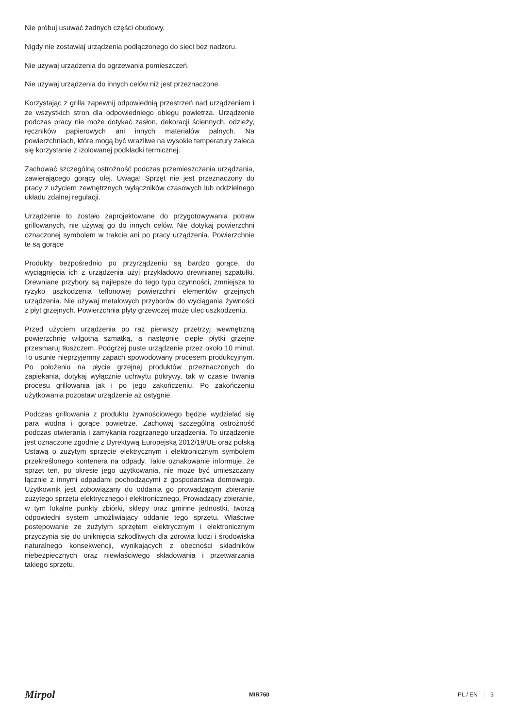Nie próbuj usuwać żadnych części obudowy.
Nigdy nie zostawiaj urządzenia podłączonego do sieci bez nadzoru.
Nie używaj urządzenia do ogrzewania pomieszczeń.
Nie używaj urządzenia do innych celów niż jest przeznaczone.
Korzystając z grilla zapewnij odpowiednią przestrzeń nad urządzeniem i ze wszystkich stron dla odpowiedniego obiegu powietrza. Urządzenie podczas pracy nie może dotykać zasłon, dekoracji ściennych, odzieży, ręczników papierowych ani innych materiałów palnych. Na powierzchniach, które mogą być wrażliwe na wysokie temperatury zaleca się korzystanie z izolowanej podkładki termicznej.
Zachować szczególną ostrożność podczas przemieszczania urządzania, zawierającego gorący olej. Uwaga! Sprzęt nie jest przeznaczony do pracy z użyciem zewnętrznych wyłączników czasowych lub oddzielnego układu zdalnej regulacji.
Urządzenie to zostało zaprojektowane do przygotowywania potraw grillowanych, nie używaj go do innych celów. Nie dotykaj powierzchni oznaczonej symbolem w trakcie ani po pracy urządzenia. Powierzchnie te są gorące
Produkty bezpośrednio po przyrządzeniu są bardzo gorące, do wyciągnięcia ich z urządzenia użyj przykładowo drewnianej szpatułki. Drewniane przybory są najlepsze do tego typu czynności, zmniejsza to ryzyko uszkodzenia teflonowej powierzchni elementów grzejnych urządzenia. Nie używaj metalowych przyborów do wyciągania żywności z płyt grzejnych. Powierzchnia płyty grzewczej może ulec uszkodzeniu.
Przed użyciem urządzenia po raz pierwszy przetrzyj wewnętrzną powierzchnię wilgotną szmatką, a następnie ciepłe płytki grzejne przesmaruj tłuszczem. Podgrzej puste urządzenie przez około 10 minut. To usunie nieprzyjemny zapach spowodowany procesem produkcyjnym. Po położeniu na płycie grzejnej produktów przeznaczonych do zapiekania, dotykaj wyłącznie uchwytu pokrywy, tak w czasie trwania procesu grillowania jak i po jego zakończeniu. Po zakończeniu użytkowania pozostaw urządzenie aż ostygnie.
Podczas grillowania z produktu żywnościowego będzie wydzielać się para wodna i gorące powietrze. Zachowaj szczególną ostrożność podczas otwierania i zamykania rozgrzanego urządzenia. To urządzenie jest oznaczone zgodnie z Dyrektywą Europejską 2012/19/UE oraz polską Ustawą o zużytym sprzęcie elektrycznym i elektronicznym symbolem przekreślonego kontenera na odpady. Takie oznakowanie informuje, że sprzęt ten, po okresie jego użytkowania, nie może być umieszczany łącznie z innymi odpadami pochodzącymi z gospodarstwa domowego. Użytkownik jest zobowiązany do oddania go prowadzącym zbieranie zużytego sprzętu elektrycznego i elektronicznego. Prowadzący zbieranie, w tym lokalne punkty zbiórki, sklepy oraz gminne jednostki, tworzą odpowiedni system umożliwiający oddanie tego sprzętu. Właściwe postępowanie ze zużytym sprzętem elektrycznym i elektronicznym przyczynia się do uniknięcia szkodliwych dla zdrowia ludzi i środowiska naturalnego konsekwencji, wynikających z obecności składników niebezpiecznych oraz niewłaściwego składowania i przetwarzania takiego sprzętu.
Mirpol
MIR760 PL / EN 3